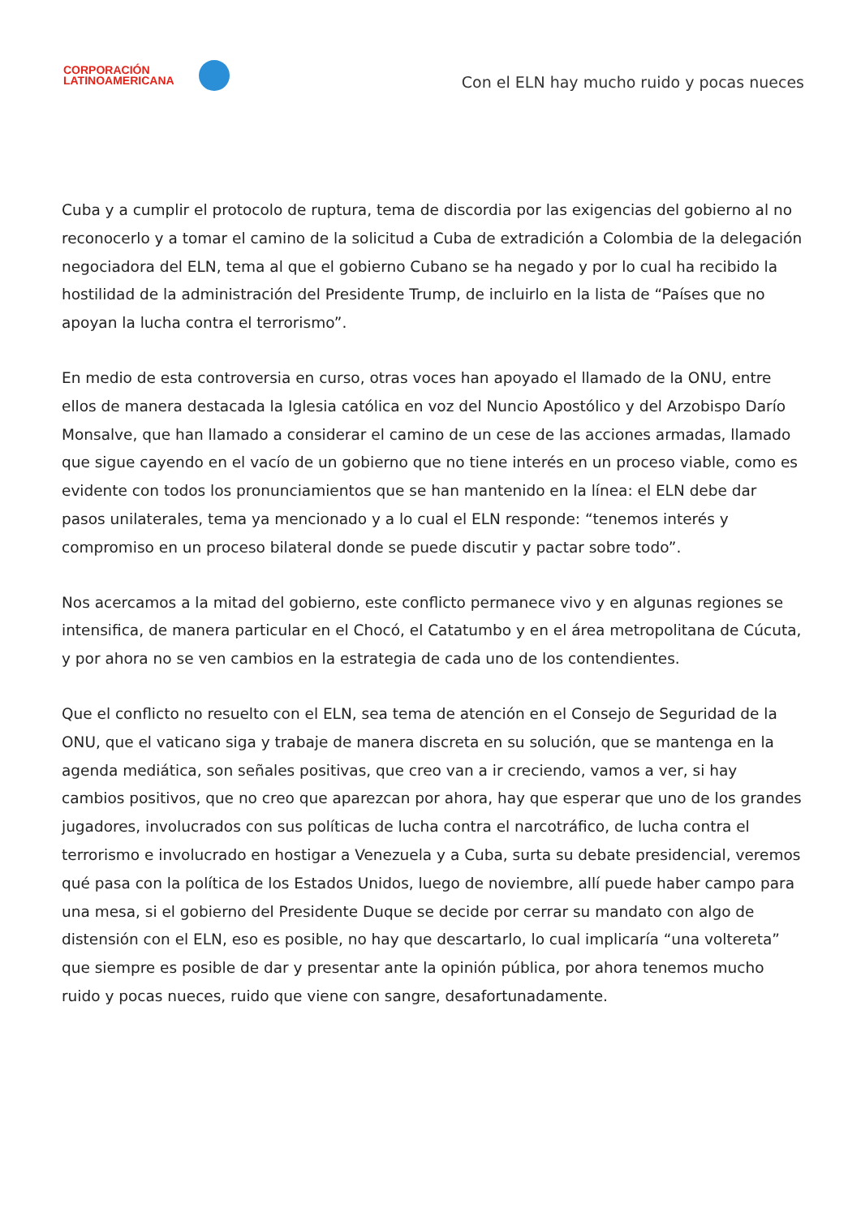CORPORACIÓN
LATINOAMERICANA
Con el ELN hay mucho ruido y pocas nueces
Cuba y a cumplir el protocolo de ruptura, tema de discordia por las exigencias del gobierno al no reconocerlo y a tomar el camino de la solicitud a Cuba de extradición a Colombia de la delegación negociadora del ELN, tema al que el gobierno Cubano se ha negado y por lo cual ha recibido la hostilidad de la administración del Presidente Trump, de incluirlo en la lista de “Países que no apoyan la lucha contra el terrorismo”.
En medio de esta controversia en curso, otras voces han apoyado el llamado de la ONU, entre ellos de manera destacada la Iglesia católica en voz del Nuncio Apostólico y del Arzobispo Darío Monsalve, que han llamado a considerar el camino de un cese de las acciones armadas, llamado que sigue cayendo en el vacío de un gobierno que no tiene interés en un proceso viable, como es evidente con todos los pronunciamientos que se han mantenido en la línea: el ELN debe dar pasos unilaterales, tema ya mencionado y a lo cual el ELN responde: “tenemos interés y compromiso en un proceso bilateral donde se puede discutir y pactar sobre todo”.
Nos acercamos a la mitad del gobierno, este conflicto permanece vivo y en algunas regiones se intensifica, de manera particular en el Chocó, el Catatumbo y en el área metropolitana de Cúcuta, y por ahora no se ven cambios en la estrategia de cada uno de los contendientes.
Que el conflicto no resuelto con el ELN, sea tema de atención en el Consejo de Seguridad de la ONU, que el vaticano siga y trabaje de manera discreta en su solución, que se mantenga en la agenda mediática, son señales positivas, que creo van a ir creciendo, vamos a ver, si hay cambios positivos, que no creo que aparezcan por ahora, hay que esperar que uno de los grandes jugadores, involucrados con sus políticas de lucha contra el narcotráfico, de lucha contra el terrorismo e involucrado en hostigar a Venezuela y a Cuba, surta su debate presidencial, veremos qué pasa con la política de los Estados Unidos, luego de noviembre, allí puede haber campo para una mesa, si el gobierno del Presidente Duque se decide por cerrar su mandato con algo de distensión con el ELN, eso es posible, no hay que descartarlo, lo cual implicaría “una voltereta” que siempre es posible de dar y presentar ante la opinión pública, por ahora tenemos mucho ruido y pocas nueces, ruido que viene con sangre, desafortunadamente.